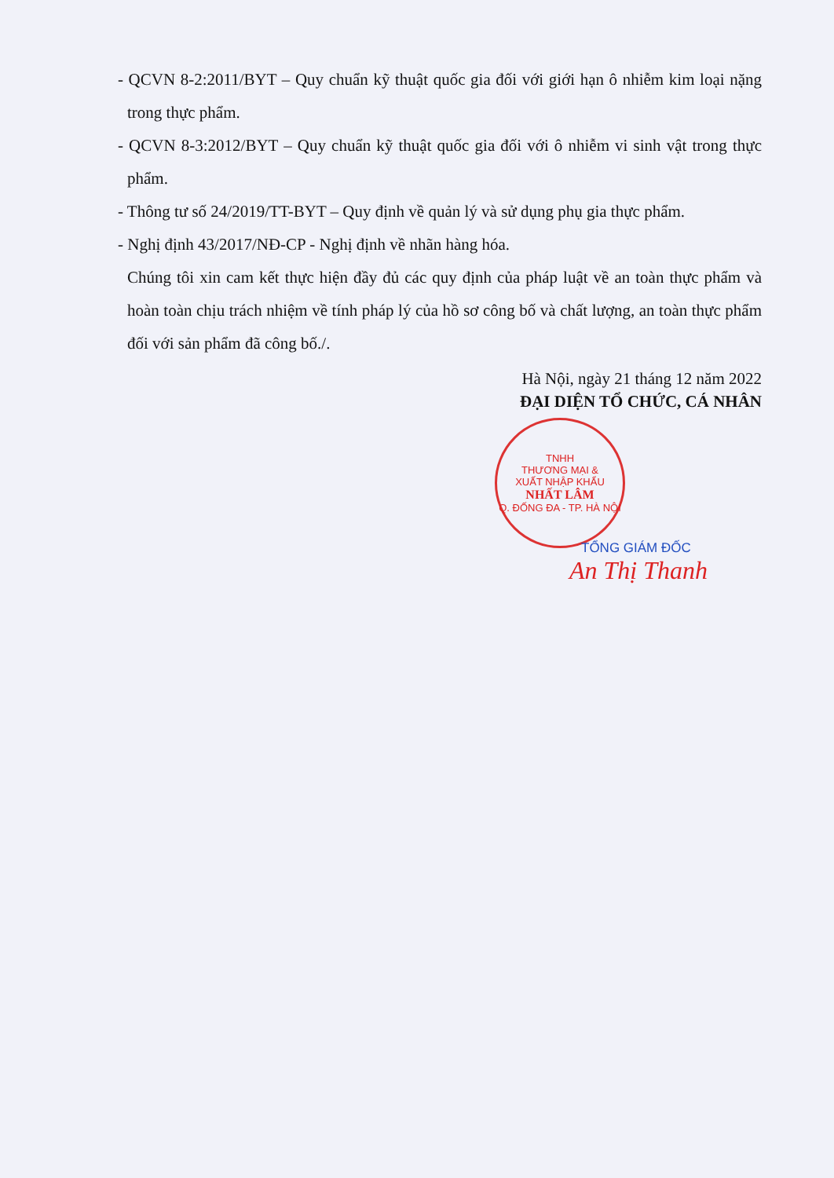- QCVN 8-2:2011/BYT – Quy chuẩn kỹ thuật quốc gia đối với giới hạn ô nhiễm kim loại nặng trong thực phẩm.
- QCVN 8-3:2012/BYT – Quy chuẩn kỹ thuật quốc gia đối với ô nhiễm vi sinh vật trong thực phẩm.
- Thông tư số 24/2019/TT-BYT – Quy định về quản lý và sử dụng phụ gia thực phẩm.
- Nghị định 43/2017/NĐ-CP - Nghị định về nhãn hàng hóa.
Chúng tôi xin cam kết thực hiện đầy đủ các quy định của pháp luật về an toàn thực phẩm và hoàn toàn chịu trách nhiệm về tính pháp lý của hồ sơ công bố và chất lượng, an toàn thực phẩm đối với sản phẩm đã công bố./.
Hà Nội, ngày 21 tháng 12 năm 2022
ĐẠI DIỆN TỔ CHỨC, CÁ NHÂN
TNHH
THƯƠNG MẠI &
XUẤT NHẬP KHẨU
NHẤT LÂM
Q. ĐỐNG ĐA - TP. HÀ NỘI
TỔNG GIÁM ĐỐC
An Thị Thanh